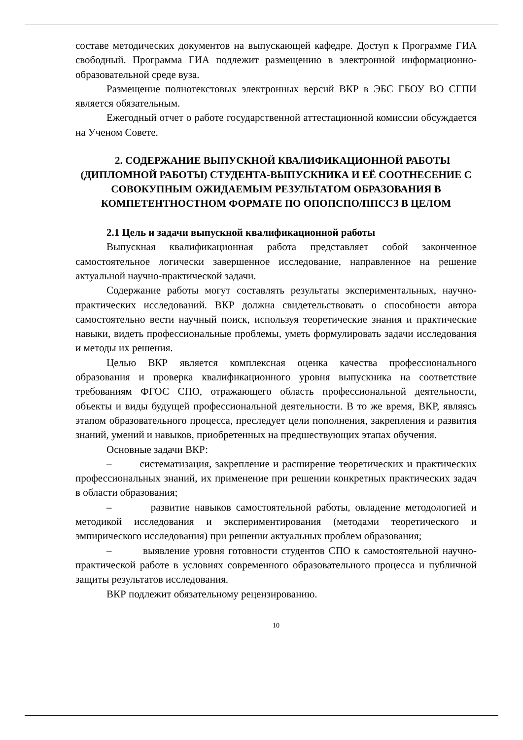составе методических документов на выпускающей кафедре. Доступ к Программе ГИА свободный. Программа ГИА подлежит размещению в электронной информационно-образовательной среде вуза.
Размещение полнотекстовых электронных версий ВКР в ЭБС ГБОУ ВО СГПИ является обязательным.
Ежегодный отчет о работе государственной аттестационной комиссии обсуждается на Ученом Совете.
2. СОДЕРЖАНИЕ ВЫПУСКНОЙ КВАЛИФИКАЦИОННОЙ РАБОТЫ (ДИПЛОМНОЙ РАБОТЫ) СТУДЕНТА-ВЫПУСКНИКА И ЕЁ СООТНЕСЕНИЕ С СОВОКУПНЫМ ОЖИДАЕМЫМ РЕЗУЛЬТАТОМ ОБРАЗОВАНИЯ В КОМПЕТЕНТНОСТНОМ ФОРМАТЕ ПО ОПОПСПО/ППССЗ В ЦЕЛОМ
2.1 Цель и задачи выпускной квалификационной работы
Выпускная квалификационная работа представляет собой законченное самостоятельное логически завершенное исследование, направленное на решение актуальной научно-практической задачи.
Содержание работы могут составлять результаты экспериментальных, научно-практических исследований. ВКР должна свидетельствовать о способности автора самостоятельно вести научный поиск, используя теоретические знания и практические навыки, видеть профессиональные проблемы, уметь формулировать задачи исследования и методы их решения.
Целью ВКР является комплексная оценка качества профессионального образования и проверка квалификационного уровня выпускника на соответствие требованиям ФГОС СПО, отражающего область профессиональной деятельности, объекты и виды будущей профессиональной деятельности. В то же время, ВКР, являясь этапом образовательного процесса, преследует цели пополнения, закрепления и развития знаний, умений и навыков, приобретенных на предшествующих этапах обучения.
Основные задачи ВКР:
– систематизация, закрепление и расширение теоретических и практических профессиональных знаний, их применение при решении конкретных практических задач в области образования;
– развитие навыков самостоятельной работы, овладение методологией и методикой исследования и экспериментирования (методами теоретического и эмпирического исследования) при решении актуальных проблем образования;
– выявление уровня готовности студентов СПО к самостоятельной научно-практической работе в условиях современного образовательного процесса и публичной защиты результатов исследования.
ВКР подлежит обязательному рецензированию.
10